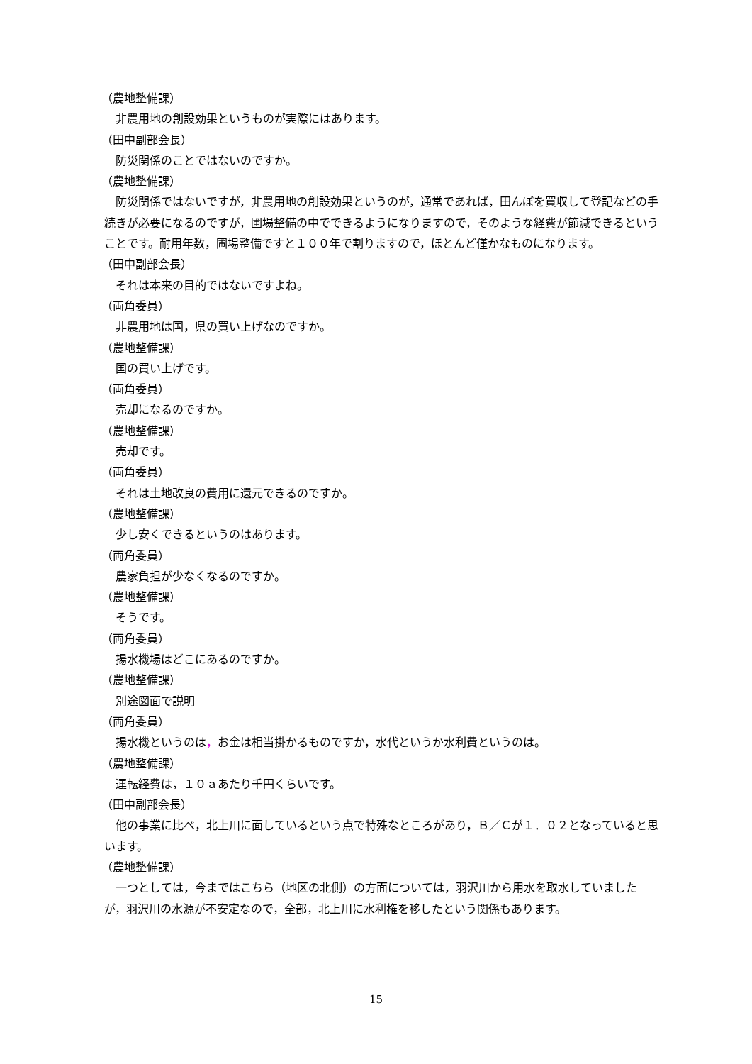（農地整備課）
非農用地の創設効果というものが実際にはあります。
（田中副部会長）
防災関係のことではないのですか。
（農地整備課）
防災関係ではないですが，非農用地の創設効果というのが，通常であれば，田んぼを買収して登記などの手続きが必要になるのですが，圃場整備の中でできるようになりますので，そのような経費が節減できるということです。耐用年数，圃場整備ですと１００年で割りますので，ほとんど僅かなものになります。
（田中副部会長）
それは本来の目的ではないですよね。
（両角委員）
非農用地は国，県の買い上げなのですか。
（農地整備課）
国の買い上げです。
（両角委員）
売却になるのですか。
（農地整備課）
売却です。
（両角委員）
それは土地改良の費用に還元できるのですか。
（農地整備課）
少し安くできるというのはあります。
（両角委員）
農家負担が少なくなるのですか。
（農地整備課）
そうです。
（両角委員）
揚水機場はどこにあるのですか。
（農地整備課）
別途図面で説明
（両角委員）
揚水機というのは，お金は相当掛かるものですか，水代というか水利費というのは。
（農地整備課）
運転経費は，１０ａあたり千円くらいです。
（田中副部会長）
他の事業に比べ，北上川に面しているという点で特殊なところがあり，Ｂ／Ｃが１．０２となっていると思います。
（農地整備課）
一つとしては，今まではこちら（地区の北側）の方面については，羽沢川から用水を取水していましたが，羽沢川の水源が不安定なので，全部，北上川に水利権を移したという関係もあります。
15